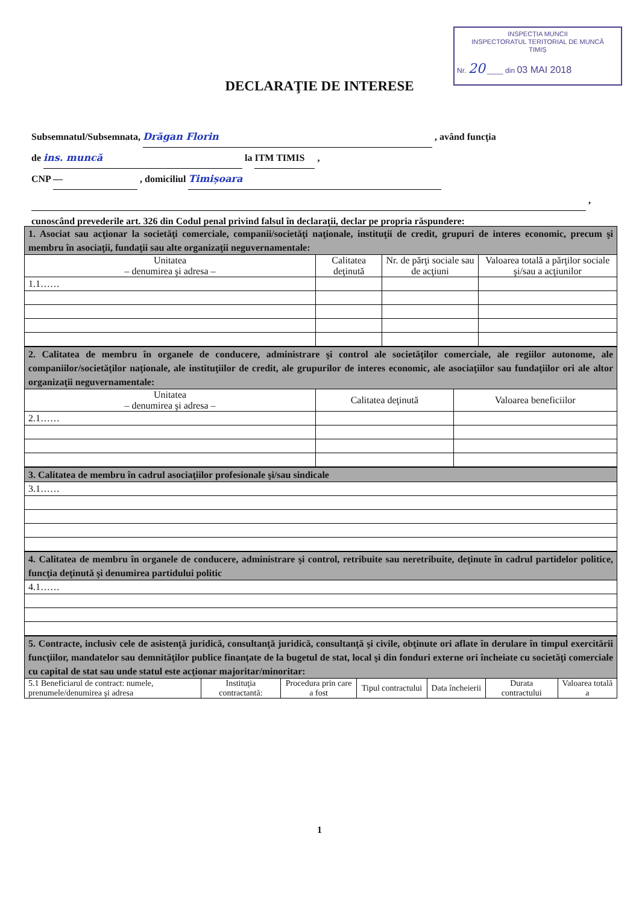INSPECȚIA MUNCII
INSPECTORATUL TERITORIAL DE MUNCĂ
TIMIȘ
Nr. 20 ____ din 03 MAI 2018
DECLARAŢIE DE INTERESE
Subsemnatul/Subsemnata, Drăgan Florin , având funcţia
de ins. muncă la ITM TIMIS ,
CNP — , domiciliul Timișoara
,
cunoscând prevederile art. 326 din Codul penal privind falsul în declaraţii, declar pe propria răspundere:
| 1. Asociat sau acţionar la societăţi comerciale, companii/societăţi naţionale, instituţii de credit, grupuri de interes economic, precum şi membru în asociaţii, fundaţii sau alte organizaţii neguvernamentale: | | | |
| Unitatea – denumirea şi adresa – | Calitatea deţinută | Nr. de părţi sociale sau de acţiuni | Valoarea totală a părţilor sociale şi/sau a acţiunilor |
| 1.1…… | | | |
| 2. Calitatea de membru în organele de conducere, administrare şi control ale societăţilor comerciale, ale regiilor autonome, ale companiilor/societăţilor naţionale, ale instituţiilor de credit, ale grupurilor de interes economic, ale asociaţiilor sau fundaţiilor ori ale altor organizaţii neguvernamentale: | | |
| Unitatea – denumirea şi adresa – | Calitatea deţinută | Valoarea beneficiilor |
| 2.1…… | | |
| 3. Calitatea de membru în cadrul asociaţiilor profesionale şi/sau sindicale |
| 3.1…… |
| 4. Calitatea de membru în organele de conducere, administrare şi control, retribuite sau neretribuite, deţinute în cadrul partidelor politice, funcţia deţinută şi denumirea partidului politic |
| 4.1…… |
| 5. Contracte, inclusiv cele de asistenţă juridică, consultanţă juridică, consultanţă şi civile, obţinute ori aflate în derulare în timpul exercitării funcţiilor, mandatelor sau demnităţilor publice finanţate de la bugetul de stat, local şi din fonduri externe ori încheiate cu societăţi comerciale cu capital de stat sau unde statul este acţionar majoritar/minoritar: | | | | | | |
| 5.1 Beneficiarul de contract: numele, prenumele/denumirea şi adresa | Instituţia contractantă: | Procedura prin care a fost | Tipul contractului | Data încheierii | Durata contractului | Valoarea totală a |
1